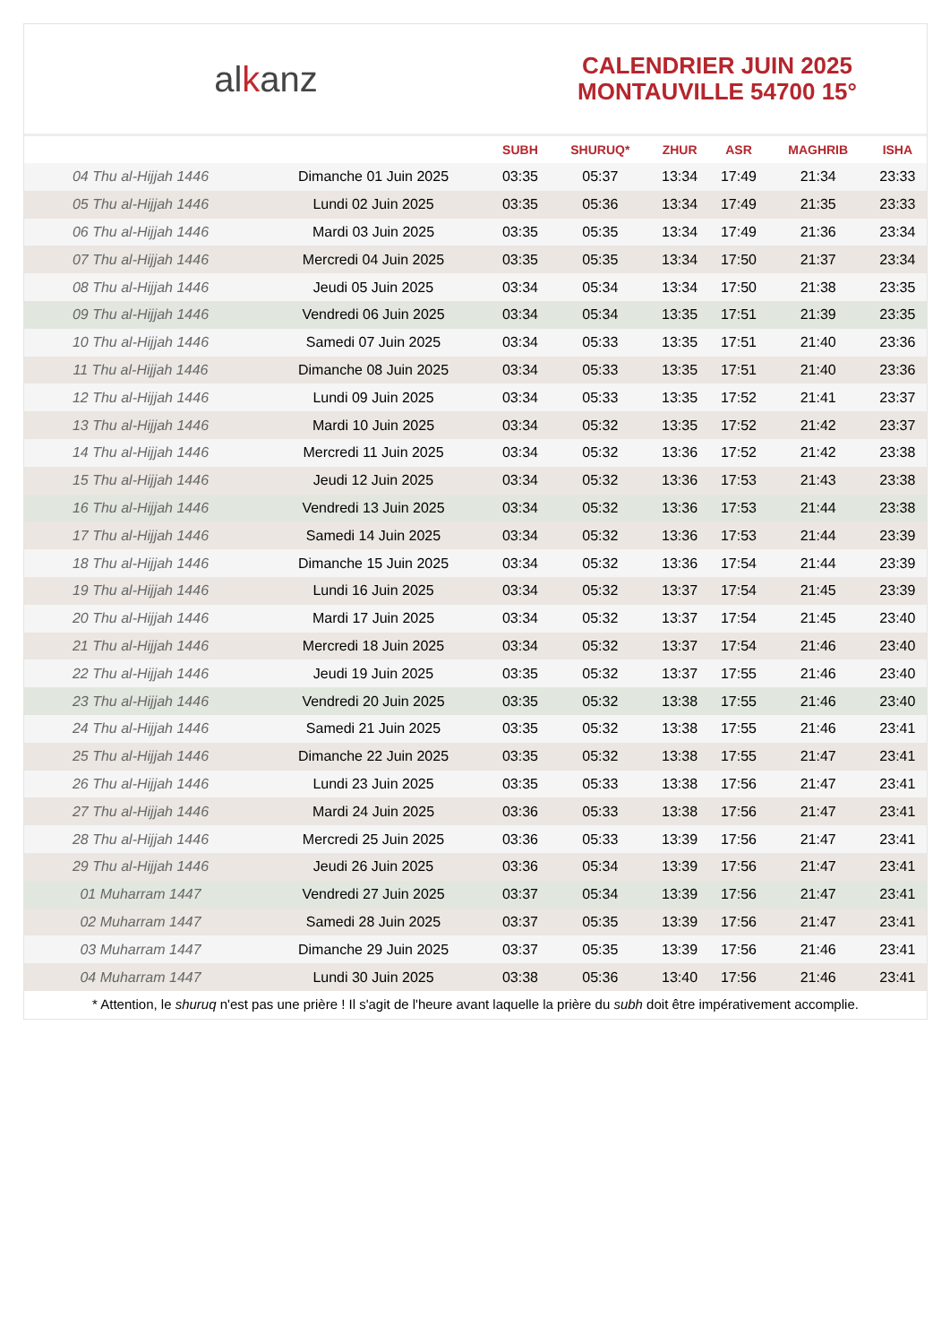al k anz
CALENDRIER JUIN 2025
MONTAUVILLE 54700 15°
| | | SUBH | SHURUQ* | ZHUR | ASR | MAGHRIB | ISHA |
| --- | --- | --- | --- | --- | --- | --- | --- |
| 04 Thu al-Hijjah 1446 | Dimanche 01 Juin 2025 | 03:35 | 05:37 | 13:34 | 17:49 | 21:34 | 23:33 |
| 05 Thu al-Hijjah 1446 | Lundi 02 Juin 2025 | 03:35 | 05:36 | 13:34 | 17:49 | 21:35 | 23:33 |
| 06 Thu al-Hijjah 1446 | Mardi 03 Juin 2025 | 03:35 | 05:35 | 13:34 | 17:49 | 21:36 | 23:34 |
| 07 Thu al-Hijjah 1446 | Mercredi 04 Juin 2025 | 03:35 | 05:35 | 13:34 | 17:50 | 21:37 | 23:34 |
| 08 Thu al-Hijjah 1446 | Jeudi 05 Juin 2025 | 03:34 | 05:34 | 13:34 | 17:50 | 21:38 | 23:35 |
| 09 Thu al-Hijjah 1446 | Vendredi 06 Juin 2025 | 03:34 | 05:34 | 13:35 | 17:51 | 21:39 | 23:35 |
| 10 Thu al-Hijjah 1446 | Samedi 07 Juin 2025 | 03:34 | 05:33 | 13:35 | 17:51 | 21:40 | 23:36 |
| 11 Thu al-Hijjah 1446 | Dimanche 08 Juin 2025 | 03:34 | 05:33 | 13:35 | 17:51 | 21:40 | 23:36 |
| 12 Thu al-Hijjah 1446 | Lundi 09 Juin 2025 | 03:34 | 05:33 | 13:35 | 17:52 | 21:41 | 23:37 |
| 13 Thu al-Hijjah 1446 | Mardi 10 Juin 2025 | 03:34 | 05:32 | 13:35 | 17:52 | 21:42 | 23:37 |
| 14 Thu al-Hijjah 1446 | Mercredi 11 Juin 2025 | 03:34 | 05:32 | 13:36 | 17:52 | 21:42 | 23:38 |
| 15 Thu al-Hijjah 1446 | Jeudi 12 Juin 2025 | 03:34 | 05:32 | 13:36 | 17:53 | 21:43 | 23:38 |
| 16 Thu al-Hijjah 1446 | Vendredi 13 Juin 2025 | 03:34 | 05:32 | 13:36 | 17:53 | 21:44 | 23:38 |
| 17 Thu al-Hijjah 1446 | Samedi 14 Juin 2025 | 03:34 | 05:32 | 13:36 | 17:53 | 21:44 | 23:39 |
| 18 Thu al-Hijjah 1446 | Dimanche 15 Juin 2025 | 03:34 | 05:32 | 13:36 | 17:54 | 21:44 | 23:39 |
| 19 Thu al-Hijjah 1446 | Lundi 16 Juin 2025 | 03:34 | 05:32 | 13:37 | 17:54 | 21:45 | 23:39 |
| 20 Thu al-Hijjah 1446 | Mardi 17 Juin 2025 | 03:34 | 05:32 | 13:37 | 17:54 | 21:45 | 23:40 |
| 21 Thu al-Hijjah 1446 | Mercredi 18 Juin 2025 | 03:34 | 05:32 | 13:37 | 17:54 | 21:46 | 23:40 |
| 22 Thu al-Hijjah 1446 | Jeudi 19 Juin 2025 | 03:35 | 05:32 | 13:37 | 17:55 | 21:46 | 23:40 |
| 23 Thu al-Hijjah 1446 | Vendredi 20 Juin 2025 | 03:35 | 05:32 | 13:38 | 17:55 | 21:46 | 23:40 |
| 24 Thu al-Hijjah 1446 | Samedi 21 Juin 2025 | 03:35 | 05:32 | 13:38 | 17:55 | 21:46 | 23:41 |
| 25 Thu al-Hijjah 1446 | Dimanche 22 Juin 2025 | 03:35 | 05:32 | 13:38 | 17:55 | 21:47 | 23:41 |
| 26 Thu al-Hijjah 1446 | Lundi 23 Juin 2025 | 03:35 | 05:33 | 13:38 | 17:56 | 21:47 | 23:41 |
| 27 Thu al-Hijjah 1446 | Mardi 24 Juin 2025 | 03:36 | 05:33 | 13:38 | 17:56 | 21:47 | 23:41 |
| 28 Thu al-Hijjah 1446 | Mercredi 25 Juin 2025 | 03:36 | 05:33 | 13:39 | 17:56 | 21:47 | 23:41 |
| 29 Thu al-Hijjah 1446 | Jeudi 26 Juin 2025 | 03:36 | 05:34 | 13:39 | 17:56 | 21:47 | 23:41 |
| 01 Muharram 1447 | Vendredi 27 Juin 2025 | 03:37 | 05:34 | 13:39 | 17:56 | 21:47 | 23:41 |
| 02 Muharram 1447 | Samedi 28 Juin 2025 | 03:37 | 05:35 | 13:39 | 17:56 | 21:47 | 23:41 |
| 03 Muharram 1447 | Dimanche 29 Juin 2025 | 03:37 | 05:35 | 13:39 | 17:56 | 21:46 | 23:41 |
| 04 Muharram 1447 | Lundi 30 Juin 2025 | 03:38 | 05:36 | 13:40 | 17:56 | 21:46 | 23:41 |
* Attention, le shuruq n'est pas une prière ! Il s'agit de l'heure avant laquelle la prière du subh doit être impérativement accomplie.